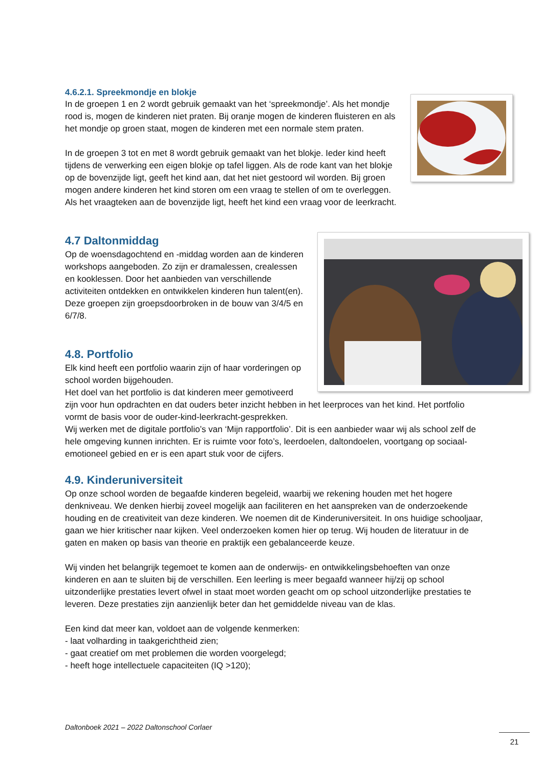4.6.2.1. Spreekmondje en blokje
In de groepen 1 en 2 wordt gebruik gemaakt van het ‘spreekmondje’. Als het mondje rood is, mogen de kinderen niet praten. Bij oranje mogen de kinderen fluisteren en als het mondje op groen staat, mogen de kinderen met een normale stem praten.
In de groepen 3 tot en met 8 wordt gebruik gemaakt van het blokje. Ieder kind heeft tijdens de verwerking een eigen blokje op tafel liggen. Als de rode kant van het blokje op de bovenzijde ligt, geeft het kind aan, dat het niet gestoord wil worden. Bij groen mogen andere kinderen het kind storen om een vraag te stellen of om te overleggen. Als het vraagteken aan de bovenzijde ligt, heeft het kind een vraag voor de leerkracht.
4.7 Daltonmiddag
Op de woensdagochtend en -middag worden aan de kinderen workshops aangeboden. Zo zijn er dramalessen, crealessen en kooklessen. Door het aanbieden van verschillende activiteiten ontdekken en ontwikkelen kinderen hun talent(en).
Deze groepen zijn groepsdoorbroken in de bouw van 3/4/5 en 6/7/8.
4.8. Portfolio
Elk kind heeft een portfolio waarin zijn of haar vorderingen op school worden bijgehouden.
Het doel van het portfolio is dat kinderen meer gemotiveerd zijn voor hun opdrachten en dat ouders beter inzicht hebben in het leerproces van het kind. Het portfolio vormt de basis voor de ouder-kind-leerkracht-gesprekken.
Wij werken met de digitale portfolio’s van ‘Mijn rapportfolio’. Dit is een aanbieder waar wij als school zelf de hele omgeving kunnen inrichten. Er is ruimte voor foto’s, leerdoelen, daltondoelen, voortgang op sociaal-emotioneel gebied en er is een apart stuk voor de cijfers.
4.9. Kinderuniversiteit
Op onze school worden de begaafde kinderen begeleid, waarbij we rekening houden met het hogere denkniveau. We denken hierbij zoveel mogelijk aan faciliteren en het aanspreken van de onderzoekende houding en de creativiteit van deze kinderen. We noemen dit de Kinderuniversiteit. In ons huidige schooljaar, gaan we hier kritischer naar kijken. Veel onderzoeken komen hier op terug. Wij houden de literatuur in de gaten en maken op basis van theorie en praktijk een gebalanceerde keuze.
Wij vinden het belangrijk tegemoet te komen aan de onderwijs- en ontwikkelingsbehoeften van onze kinderen en aan te sluiten bij de verschillen. Een leerling is meer begaafd wanneer hij/zij op school uitzonderlijke prestaties levert ofwel in staat moet worden geacht om op school uitzonderlijke prestaties te leveren. Deze prestaties zijn aanzienlijk beter dan het gemiddelde niveau van de klas.
Een kind dat meer kan, voldoet aan de volgende kenmerken:
- laat volharding in taakgerichtheid zien;
- gaat creatief om met problemen die worden voorgelegd;
- heeft hoge intellectuele capaciteiten (IQ >120);
Daltonboek 2021 – 2022 Daltonschool Corlaer
21